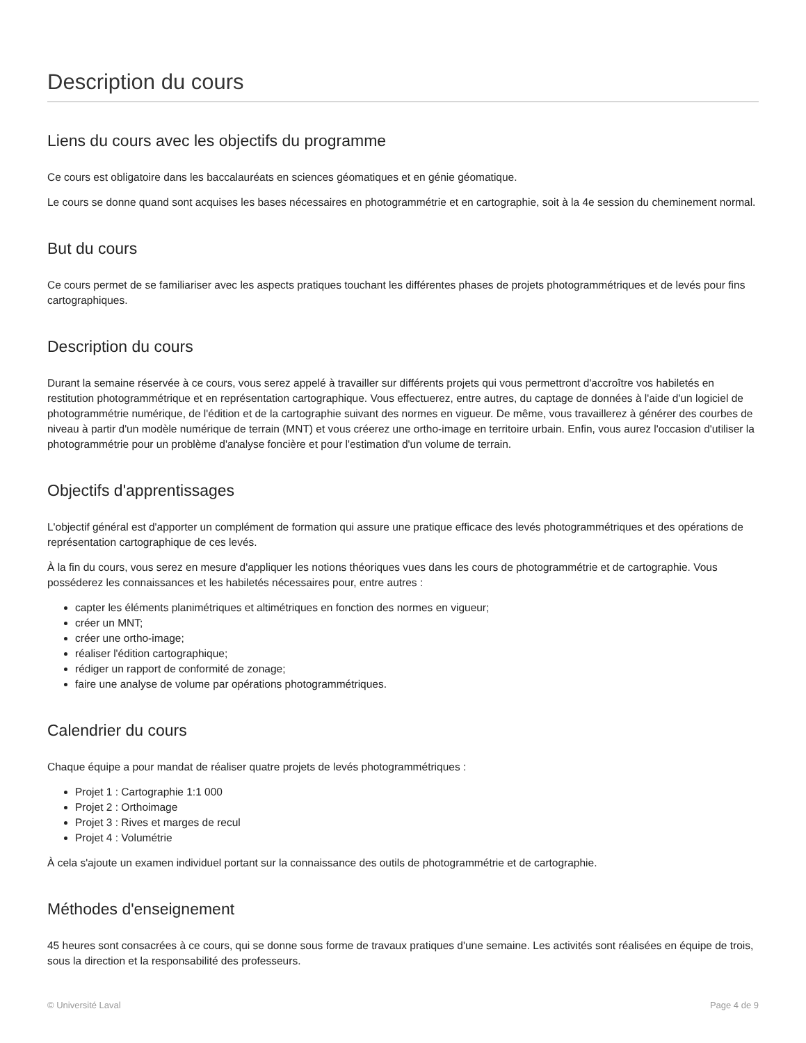Description du cours
Liens du cours avec les objectifs du programme
Ce cours est obligatoire dans les baccalauréats en sciences géomatiques et en génie géomatique.
Le cours se donne quand sont acquises les bases nécessaires en photogrammétrie et en cartographie, soit à la 4e session du cheminement normal.
But du cours
Ce cours permet de se familiariser avec les aspects pratiques touchant les différentes phases de projets photogrammétriques et de levés pour fins cartographiques.
Description du cours
Durant la semaine réservée à ce cours, vous serez appelé à travailler sur différents projets qui vous permettront d'accroître vos habiletés en restitution photogrammétrique et en représentation cartographique. Vous effectuerez, entre autres, du captage de données à l'aide d'un logiciel de photogrammétrie numérique, de l'édition et de la cartographie suivant des normes en vigueur. De même, vous travaillerez à générer des courbes de niveau à partir d'un modèle numérique de terrain (MNT) et vous créerez une ortho-image en territoire urbain. Enfin, vous aurez l'occasion d'utiliser la photogrammétrie pour un problème d'analyse foncière et pour l'estimation d'un volume de terrain.
Objectifs d'apprentissages
L'objectif général est d'apporter un complément de formation qui assure une pratique efficace des levés photogrammétriques et des opérations de représentation cartographique de ces levés.
À la fin du cours, vous serez en mesure d'appliquer les notions théoriques vues dans les cours de photogrammétrie et de cartographie. Vous posséderez les connaissances et les habiletés nécessaires pour, entre autres :
capter les éléments planimétriques et altimétriques en fonction des normes en vigueur;
créer un MNT;
créer une ortho-image;
réaliser l'édition cartographique;
rédiger un rapport de conformité de zonage;
faire une analyse de volume par opérations photogrammétriques.
Calendrier du cours
Chaque équipe a pour mandat de réaliser quatre projets de levés photogrammétriques :
Projet 1 : Cartographie 1:1 000
Projet 2 : Orthoimage
Projet 3 : Rives et marges de recul
Projet 4 : Volumétrie
À cela s'ajoute un examen individuel portant sur la connaissance des outils de photogrammétrie et de cartographie.
Méthodes d'enseignement
45 heures sont consacrées à ce cours, qui se donne sous forme de travaux pratiques d'une semaine. Les activités sont réalisées en équipe de trois, sous la direction et la responsabilité des professeurs.
© Université Laval Page 4 de 9